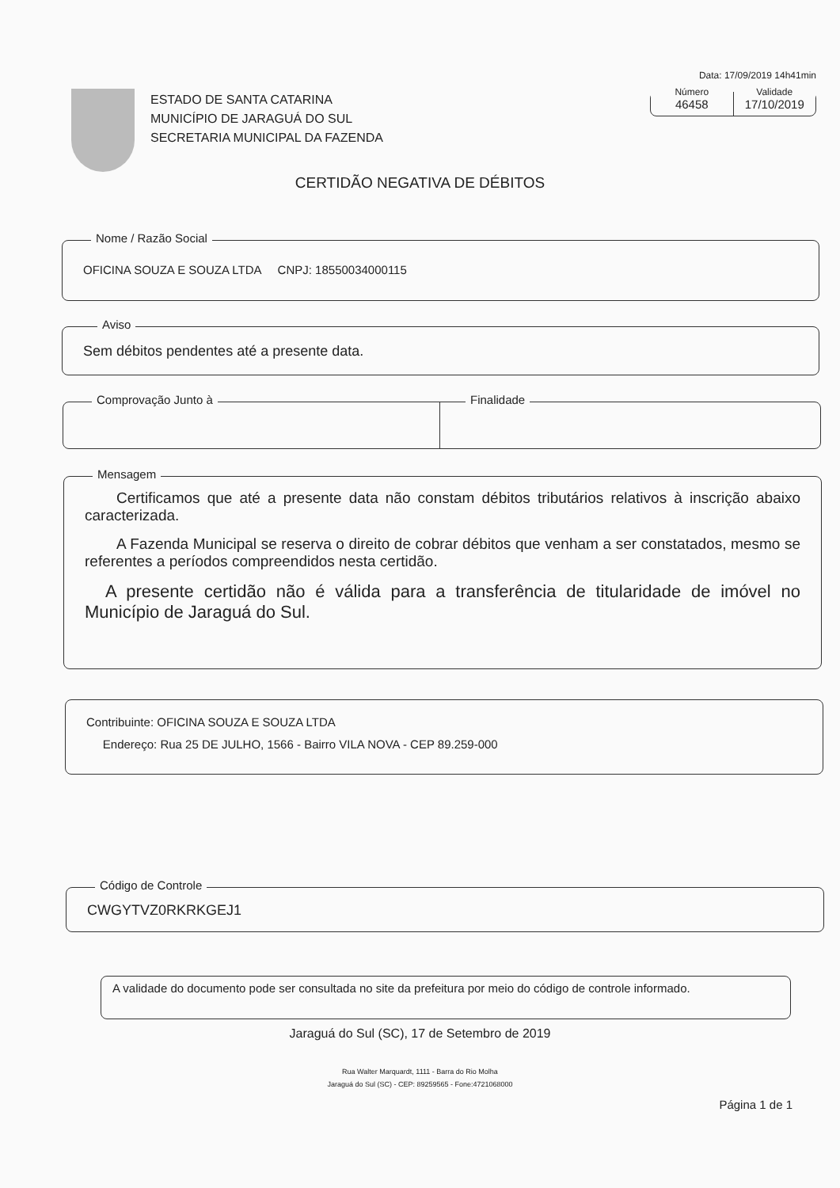Data: 17/09/2019 14h41min
Número
46458
Validade
17/10/2019
ESTADO DE SANTA CATARINA
MUNICÍPIO DE JARAGUÁ DO SUL
SECRETARIA MUNICIPAL DA FAZENDA
CERTIDÃO NEGATIVA DE DÉBITOS
Nome / Razão Social
OFICINA SOUZA E SOUZA LTDA CNPJ: 18550034000115
Aviso
Sem débitos pendentes até a presente data.
Comprovação Junto à
Finalidade
Mensagem
Certificamos que até a presente data não constam débitos tributários relativos à inscrição abaixo caracterizada.
A Fazenda Municipal se reserva o direito de cobrar débitos que venham a ser constatados, mesmo se referentes a períodos compreendidos nesta certidão.
A presente certidão não é válida para a transferência de titularidade de imóvel no Município de Jaraguá do Sul.
Contribuinte: OFICINA SOUZA E SOUZA LTDA
Endereço: Rua 25 DE JULHO, 1566 - Bairro VILA NOVA - CEP 89.259-000
Código de Controle
CWGYTVZ0RKRKGEJ1
A validade do documento pode ser consultada no site da prefeitura por meio do código de controle informado.
Jaraguá do Sul (SC), 17 de Setembro de 2019
Rua Walter Marquardt, 1111 - Barra do Rio Molha
Jaraguá do Sul (SC) - CEP: 89259565 - Fone:4721068000
Página 1 de 1